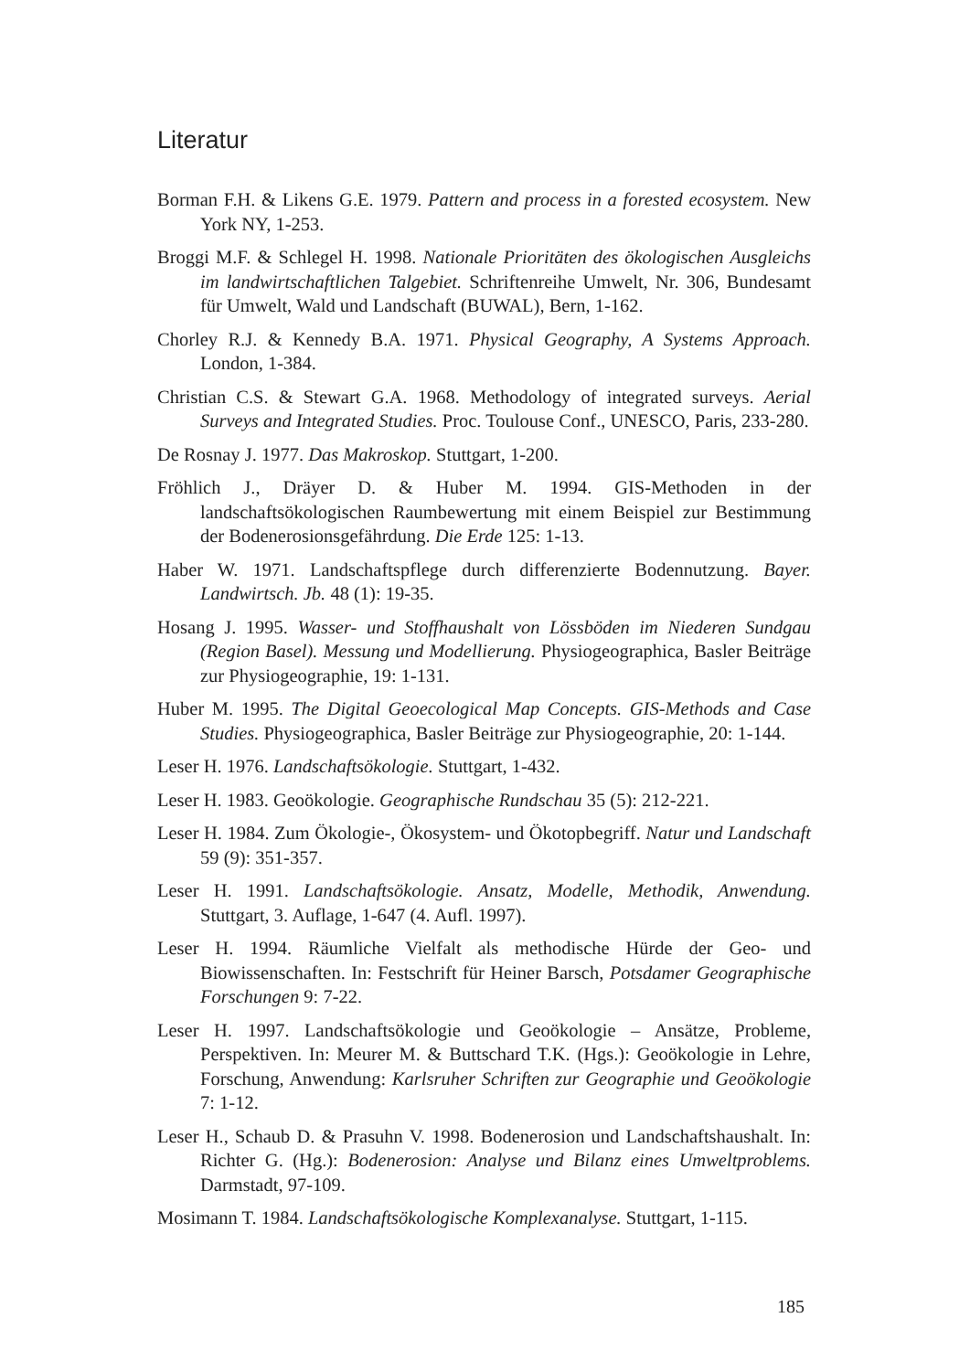Literatur
Borman F.H. & Likens G.E. 1979. Pattern and process in a forested ecosystem. New York NY, 1-253.
Broggi M.F. & Schlegel H. 1998. Nationale Prioritäten des ökologischen Ausgleichs im landwirtschaftlichen Talgebiet. Schriftenreihe Umwelt, Nr. 306, Bundesamt für Umwelt, Wald und Landschaft (BUWAL), Bern, 1-162.
Chorley R.J. & Kennedy B.A. 1971. Physical Geography, A Systems Approach. London, 1-384.
Christian C.S. & Stewart G.A. 1968. Methodology of integrated surveys. Aerial Surveys and Integrated Studies. Proc. Toulouse Conf., UNESCO, Paris, 233-280.
De Rosnay J. 1977. Das Makroskop. Stuttgart, 1-200.
Fröhlich J., Dräyer D. & Huber M. 1994. GIS-Methoden in der landschaftsökologischen Raumbewertung mit einem Beispiel zur Bestimmung der Bodenerosionsgefährdung. Die Erde 125: 1-13.
Haber W. 1971. Landschaftspflege durch differenzierte Bodennutzung. Bayer. Landwirtsch. Jb. 48 (1): 19-35.
Hosang J. 1995. Wasser- und Stoffhaushalt von Lössböden im Niederen Sundgau (Region Basel). Messung und Modellierung. Physiogeographica, Basler Beiträge zur Physiogeographie, 19: 1-131.
Huber M. 1995. The Digital Geoecological Map Concepts. GIS-Methods and Case Studies. Physiogeographica, Basler Beiträge zur Physiogeographie, 20: 1-144.
Leser H. 1976. Landschaftsökologie. Stuttgart, 1-432.
Leser H. 1983. Geoökologie. Geographische Rundschau 35 (5): 212-221.
Leser H. 1984. Zum Ökologie-, Ökosystem- und Ökotopbegriff. Natur und Landschaft 59 (9): 351-357.
Leser H. 1991. Landschaftsökologie. Ansatz, Modelle, Methodik, Anwendung. Stuttgart, 3. Auflage, 1-647 (4. Aufl. 1997).
Leser H. 1994. Räumliche Vielfalt als methodische Hürde der Geo- und Biowissenschaften. In: Festschrift für Heiner Barsch, Potsdamer Geographische Forschungen 9: 7-22.
Leser H. 1997. Landschaftsökologie und Geoökologie – Ansätze, Probleme, Perspektiven. In: Meurer M. & Buttschard T.K. (Hgs.): Geoökologie in Lehre, Forschung, Anwendung: Karlsruher Schriften zur Geographie und Geoökologie 7: 1-12.
Leser H., Schaub D. & Prasuhn V. 1998. Bodenerosion und Landschaftshaushalt. In: Richter G. (Hg.): Bodenerosion: Analyse und Bilanz eines Umweltproblems. Darmstadt, 97-109.
Mosimann T. 1984. Landschaftsökologische Komplexanalyse. Stuttgart, 1-115.
185